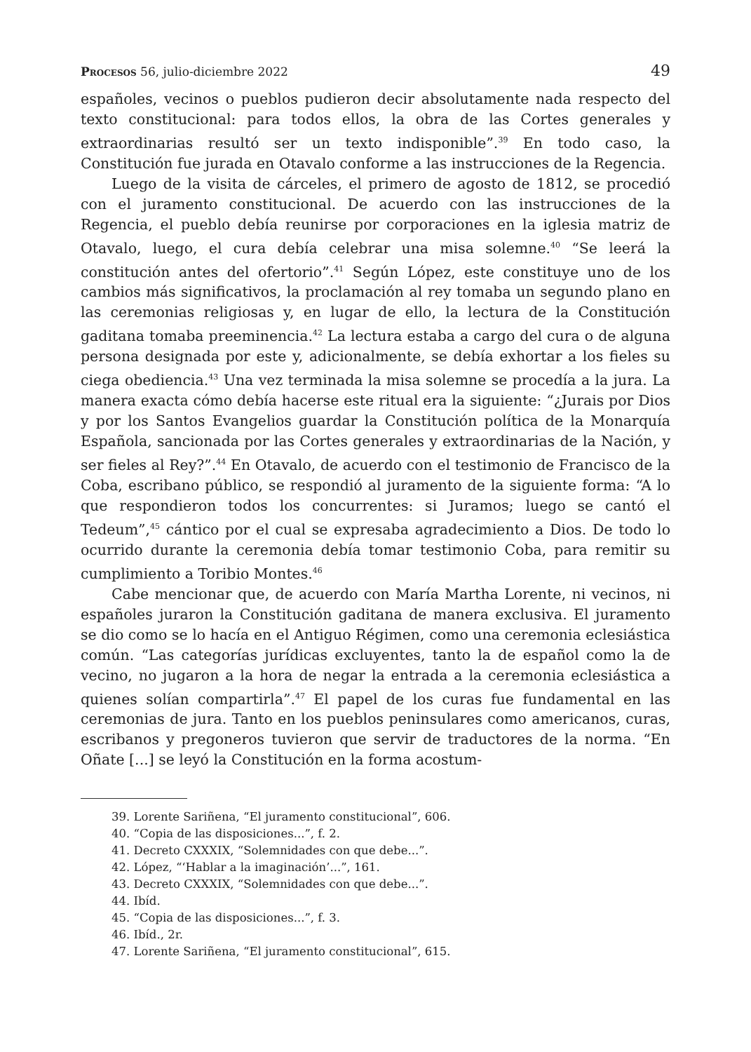Procesos 56, julio-diciembre 2022 49
españoles, vecinos o pueblos pudieron decir absolutamente nada respecto del texto constitucional: para todos ellos, la obra de las Cortes generales y extraordinarias resultó ser un texto indisponible”.<sup>39</sup> En todo caso, la Constitución fue jurada en Otavalo conforme a las instrucciones de la Regencia.
Luego de la visita de cárceles, el primero de agosto de 1812, se procedió con el juramento constitucional. De acuerdo con las instrucciones de la Regencia, el pueblo debía reunirse por corporaciones en la iglesia matriz de Otavalo, luego, el cura debía celebrar una misa solemne.<sup>40</sup> “Se leerá la constitución antes del ofertorio”.<sup>41</sup> Según López, este constituye uno de los cambios más significativos, la proclamación al rey tomaba un segundo plano en las ceremonias religiosas y, en lugar de ello, la lectura de la Constitución gaditana tomaba preeminencia.<sup>42</sup> La lectura estaba a cargo del cura o de alguna persona designada por este y, adicionalmente, se debía exhortar a los fieles su ciega obediencia.<sup>43</sup> Una vez terminada la misa solemne se procedía a la jura. La manera exacta cómo debía hacerse este ritual era la siguiente: “¿Jurais por Dios y por los Santos Evangelios guardar la Constitución política de la Monarquía Española, sancionada por las Cortes generales y extraordinarias de la Nación, y ser fieles al Rey?”.<sup>44</sup> En Otavalo, de acuerdo con el testimonio de Francisco de la Coba, escribano público, se respondió al juramento de la siguiente forma: “A lo que respondieron todos los concurrentes: si Juramos; luego se cantó el Tedeum”,<sup>45</sup> cántico por el cual se expresaba agradecimiento a Dios. De todo lo ocurrido durante la ceremonia debía tomar testimonio Coba, para remitir su cumplimiento a Toribio Montes.<sup>46</sup>
Cabe mencionar que, de acuerdo con María Martha Lorente, ni vecinos, ni españoles juraron la Constitución gaditana de manera exclusiva. El juramento se dio como se lo hacía en el Antiguo Régimen, como una ceremonia eclesiástica común. “Las categorías jurídicas excluyentes, tanto la de español como la de vecino, no jugaron a la hora de negar la entrada a la ceremonia eclesiástica a quienes solían compartirla”.<sup>47</sup> El papel de los curas fue fundamental en las ceremonias de jura. Tanto en los pueblos peninsulares como americanos, curas, escribanos y pregoneros tuvieron que servir de traductores de la norma. “En Oñate [...] se leyó la Constitución en la forma acostum-
39. Lorente Sariñena, “El juramento constitucional”, 606.
40. “Copia de las disposiciones...”, f. 2.
41. Decreto CXXXIX, “Solemnidades con que debe...”.
42. López, “‘Hablar a la imaginación’...”, 161.
43. Decreto CXXXIX, “Solemnidades con que debe...”.
44. Ibíd.
45. “Copia de las disposiciones...”, f. 3.
46. Ibíd., 2r.
47. Lorente Sariñena, “El juramento constitucional”, 615.